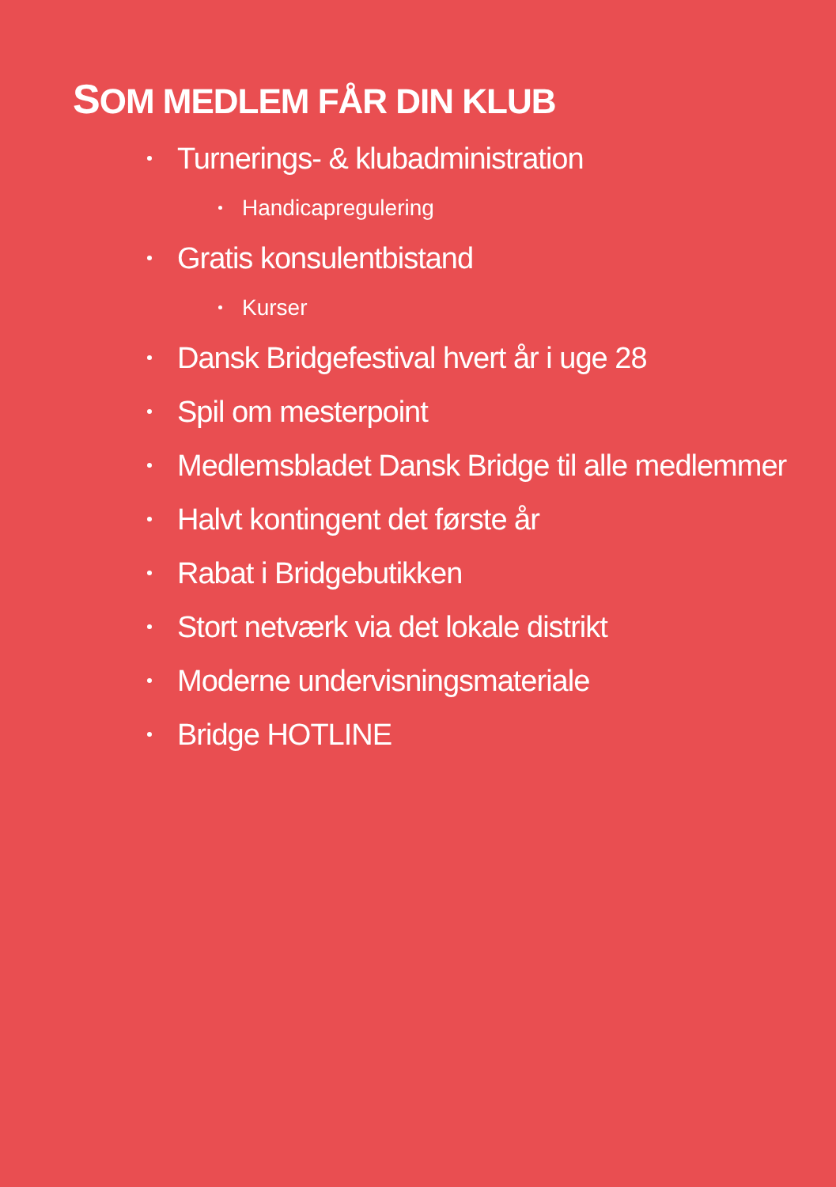SOM MEDLEM FÅR DIN KLUB
Turnerings- & klubadministration
Handicapregulering
Gratis konsulentbistand
Kurser
Dansk Bridgefestival hvert år i uge 28
Spil om mesterpoint
Medlemsbladet Dansk Bridge til alle medlemmer
Halvt kontingent det første år
Rabat i Bridgebutikken
Stort netværk via det lokale distrikt
Moderne undervisningsmateriale
Bridge HOTLINE